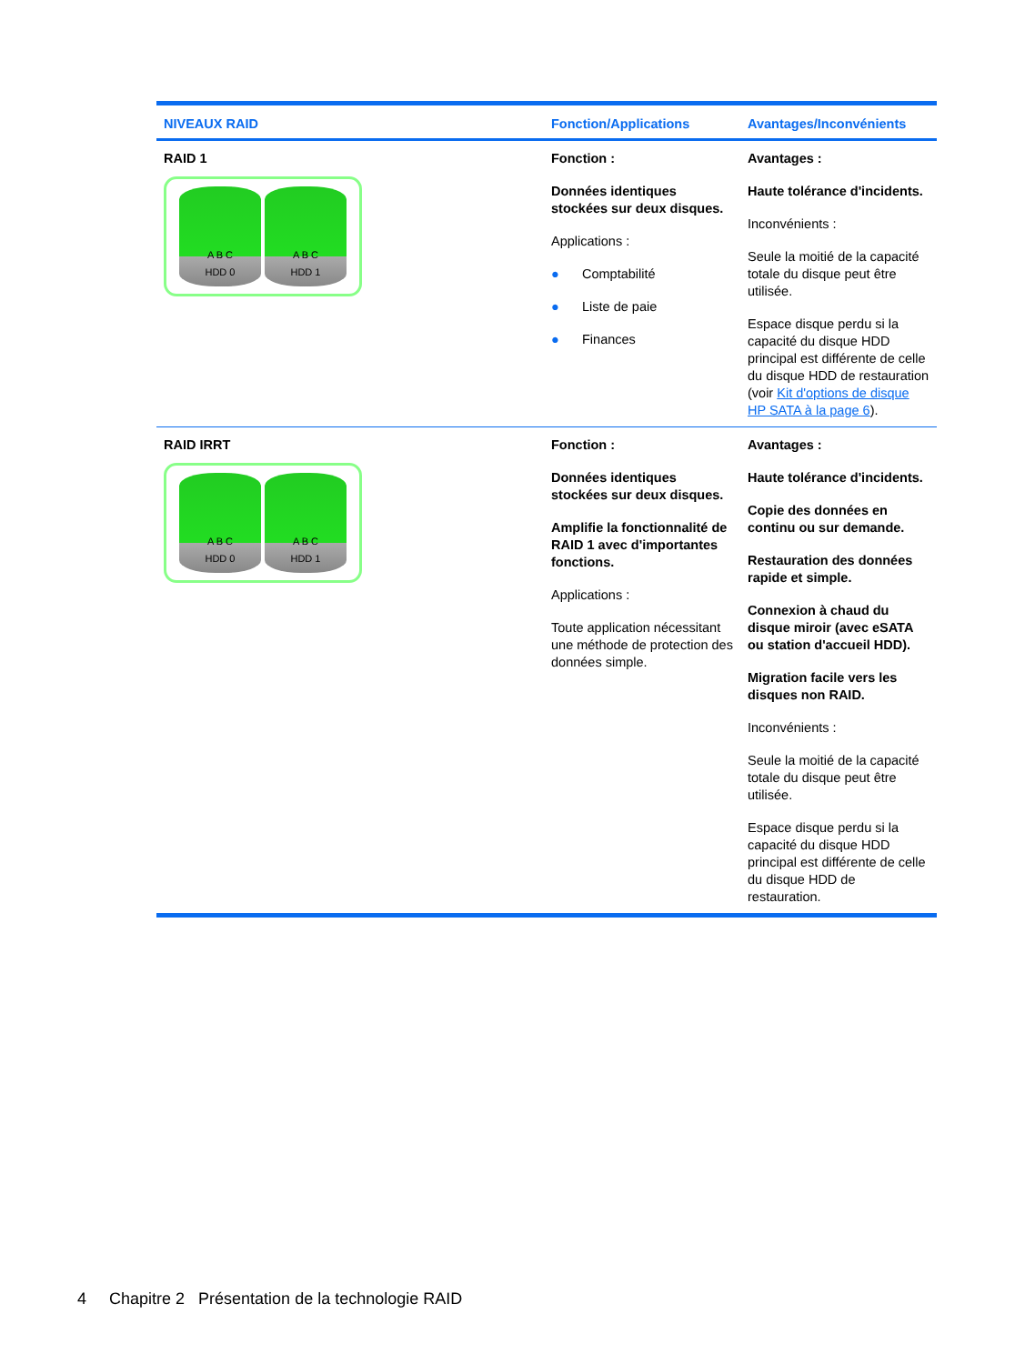| NIVEAUX RAID | Fonction/Applications | Avantages/Inconvénients |
| --- | --- | --- |
| RAID 1 A B C HDD 0 A B C HDD 1 | Fonction : Données identiques stockées sur deux disques. Applications : ● Comptabilité ● Liste de paie ● Finances | Avantages : Haute tolérance d'incidents. Inconvénients : Seule la moitié de la capacité totale du disque peut être utilisée. Espace disque perdu si la capacité du disque HDD principal est différente de celle du disque HDD de restauration (voir Kit d'options de disque HP SATA à la page 6 ). |
| RAID IRRT A B C HDD 0 A B C HDD 1 | Fonction : Données identiques stockées sur deux disques. Amplifie la fonctionnalité de RAID 1 avec d'importantes fonctions. Applications : Toute application nécessitant une méthode de protection des données simple. | Avantages : Haute tolérance d'incidents. Copie des données en continu ou sur demande. Restauration des données rapide et simple. Connexion à chaud du disque miroir (avec eSATA ou station d'accueil HDD). Migration facile vers les disques non RAID. Inconvénients : Seule la moitié de la capacité totale du disque peut être utilisée. Espace disque perdu si la capacité du disque HDD principal est différente de celle du disque HDD de restauration. |
4 Chapitre 2 Présentation de la technologie RAID